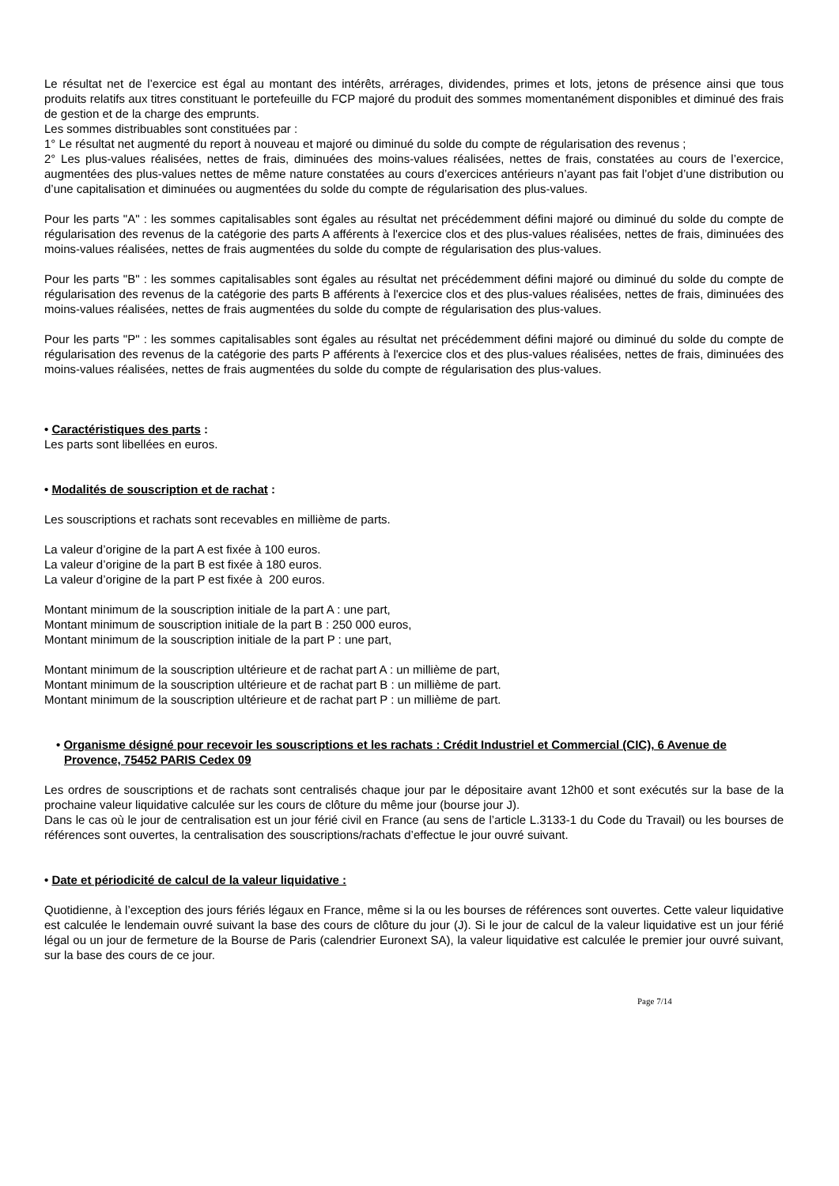Le résultat net de l’exercice est égal au montant des intérêts, arrérages, dividendes, primes et lots, jetons de présence ainsi que tous produits relatifs aux titres constituant le portefeuille du FCP majoré du produit des sommes momentanément disponibles et diminué des frais de gestion et de la charge des emprunts.
Les sommes distribuables sont constituées par :
1° Le résultat net augmenté du report à nouveau et majoré ou diminué du solde du compte de régularisation des revenus ;
2° Les plus-values réalisées, nettes de frais, diminuées des moins-values réalisées, nettes de frais, constatées au cours de l’exercice, augmentées des plus-values nettes de même nature constatées au cours d’exercices antérieurs n’ayant pas fait l’objet d’une distribution ou d’une capitalisation et diminuées ou augmentées du solde du compte de régularisation des plus-values.
Pour les parts "A" : les sommes capitalisables sont égales au résultat net précédemment défini majoré ou diminué du solde du compte de régularisation des revenus de la catégorie des parts A afférents à l'exercice clos et des plus-values réalisées, nettes de frais, diminuées des moins-values réalisées, nettes de frais augmentées du solde du compte de régularisation des plus-values.
Pour les parts "B" : les sommes capitalisables sont égales au résultat net précédemment défini majoré ou diminué du solde du compte de régularisation des revenus de la catégorie des parts B afférents à l'exercice clos et des plus-values réalisées, nettes de frais, diminuées des moins-values réalisées, nettes de frais augmentées du solde du compte de régularisation des plus-values.
Pour les parts "P" : les sommes capitalisables sont égales au résultat net précédemment défini majoré ou diminué du solde du compte de régularisation des revenus de la catégorie des parts P afférents à l'exercice clos et des plus-values réalisées, nettes de frais, diminuées des moins-values réalisées, nettes de frais augmentées du solde du compte de régularisation des plus-values.
• Caractéristiques des parts :
Les parts sont libellées en euros.
• Modalités de souscription et de rachat :
Les souscriptions et rachats sont recevables en millième de parts.
La valeur d’origine de la part A est fixée à 100 euros.
La valeur d’origine de la part B est fixée à 180 euros.
La valeur d’origine de la part P est fixée à 200 euros.
Montant minimum de la souscription initiale de la part A : une part,
Montant minimum de souscription initiale de la part B : 250 000 euros,
Montant minimum de la souscription initiale de la part P : une part,
Montant minimum de la souscription ultérieure et de rachat part A : un millième de part,
Montant minimum de la souscription ultérieure et de rachat part B : un millième de part.
Montant minimum de la souscription ultérieure et de rachat part P : un millième de part.
• Organisme désigné pour recevoir les souscriptions et les rachats : Crédit Industriel et Commercial (CIC), 6 Avenue de Provence, 75452 PARIS Cedex 09
Les ordres de souscriptions et de rachats sont centralisés chaque jour par le dépositaire avant 12h00 et sont exécutés sur la base de la prochaine valeur liquidative calculée sur les cours de clôture du même jour (bourse jour J).
Dans le cas où le jour de centralisation est un jour férié civil en France (au sens de l’article L.3133-1 du Code du Travail) ou les bourses de références sont ouvertes, la centralisation des souscriptions/rachats d’effectue le jour ouvré suivant.
• Date et périodicité de calcul de la valeur liquidative :
Quotidienne, à l’exception des jours fériés légaux en France, même si la ou les bourses de références sont ouvertes. Cette valeur liquidative est calculée le lendemain ouvré suivant la base des cours de clôture du jour (J). Si le jour de calcul de la valeur liquidative est un jour férié légal ou un jour de fermeture de la Bourse de Paris (calendrier Euronext SA), la valeur liquidative est calculée le premier jour ouvré suivant, sur la base des cours de ce jour.
Page 7/14